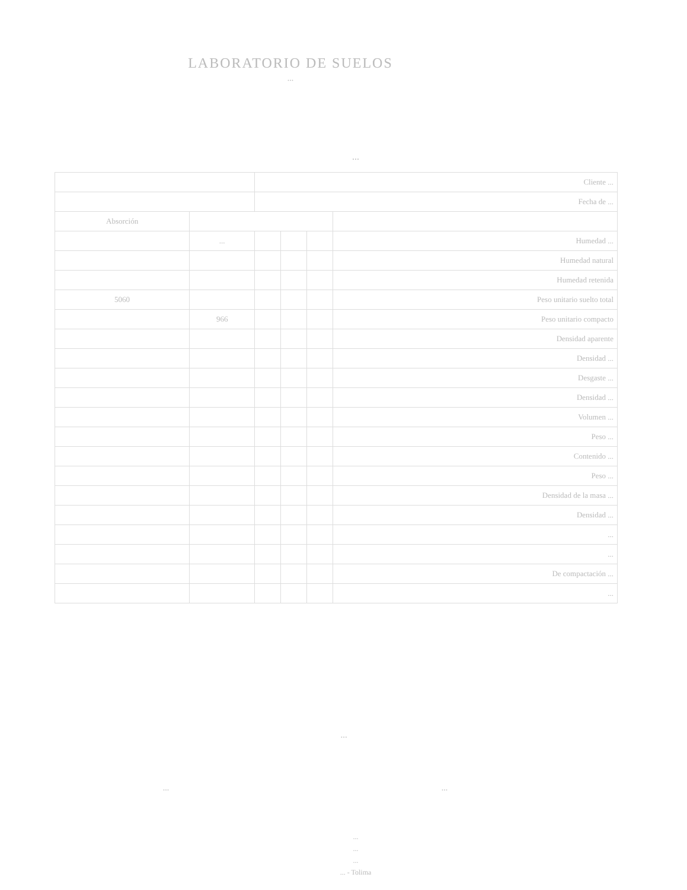LABORATORIO DE SUELOS
...
...
| | | Cliente ... | | | |
| | | Fecha de ... | | | |
| Absorción | | | | | |
| | ... | | | | Humedad ... |
| | | | | | Humedad natural |
| | | | | | Humedad retenida |
| 5060 | | | | | Peso unitario suelto total |
| | 966 | | | | Peso unitario compacto |
| | | | | | Densidad aparente |
| | | | | | Densidad ... |
| | | | | | Desgaste ... |
| | | | | | Densidad ... |
| | | | | | Volumen ... |
| | | | | | Peso ... |
| | | | | | Contenido ... |
| | | | | | Peso ... |
| | | | | | Densidad de la masa ... |
| | | | | | Densidad ... |
| | | | | | ... |
| | | | | | ... |
| | | | | | De compactación ... |
| | | | | | ... |
...
... ...
...
...
...
... - Tolima